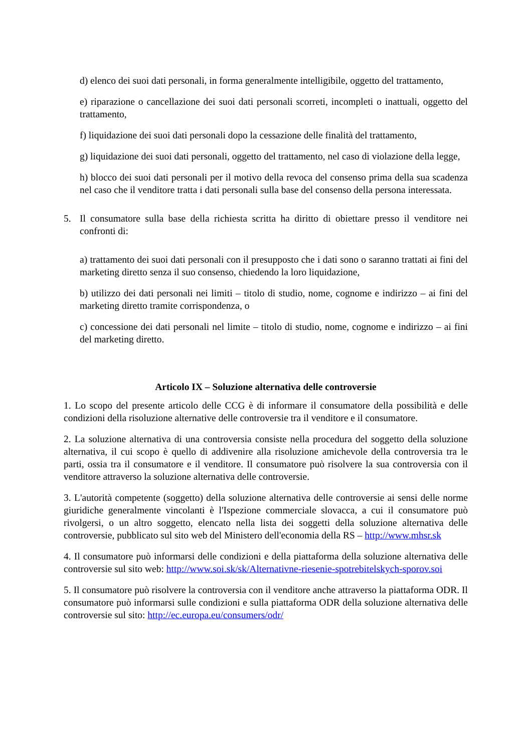d) elenco dei suoi dati personali, in forma generalmente intelligibile, oggetto del trattamento,
e) riparazione o cancellazione dei suoi dati personali scorreti, incompleti o inattuali, oggetto del trattamento,
f) liquidazione dei suoi dati personali dopo la cessazione delle finalità del trattamento,
g) liquidazione dei suoi dati personali, oggetto del trattamento, nel caso di violazione della legge,
h) blocco dei suoi dati personali per il motivo della revoca del consenso prima della sua scadenza nel caso che il venditore tratta i dati personali sulla base del consenso della persona interessata.
5. Il consumatore sulla base della richiesta scritta ha diritto di obiettare presso il venditore nei confronti di:
a) trattamento dei suoi dati personali con il presupposto che i dati sono o saranno trattati ai fini del marketing diretto senza il suo consenso, chiedendo la loro liquidazione,
b) utilizzo dei dati personali nei limiti – titolo di studio, nome, cognome e indirizzo – ai fini del marketing diretto tramite corrispondenza, o
c) concessione dei dati personali nel limite – titolo di studio, nome, cognome e indirizzo – ai fini del marketing diretto.
Articolo IX – Soluzione alternativa delle controversie
1. Lo scopo del presente articolo delle CCG è di informare il consumatore della possibilità e delle condizioni della risoluzione alternative delle controversie tra il venditore e il consumatore.
2. La soluzione alternativa di una controversia consiste nella procedura del soggetto della soluzione alternativa, il cui scopo è quello di addivenire alla risoluzione amichevole della controversia tra le parti, ossia tra il consumatore e il venditore. Il consumatore può risolvere la sua controversia con il venditore attraverso la soluzione alternativa delle controversie.
3. L'autorità competente (soggetto) della soluzione alternativa delle controversie ai sensi delle norme giuridiche generalmente vincolanti è l'Ispezione commerciale slovacca, a cui il consumatore può rivolgersi, o un altro soggetto, elencato nella lista dei soggetti della soluzione alternativa delle controversie, pubblicato sul sito web del Ministero dell'economia della RS – http://www.mhsr.sk
4. Il consumatore può informarsi delle condizioni e della piattaforma della soluzione alternativa delle controversie sul sito web: http://www.soi.sk/sk/Alternativne-riesenie-spotrebitelskych-sporov.soi
5. Il consumatore può risolvere la controversia con il venditore anche attraverso la piattaforma ODR. Il consumatore può informarsi sulle condizioni e sulla piattaforma ODR della soluzione alternativa delle controversie sul sito: http://ec.europa.eu/consumers/odr/